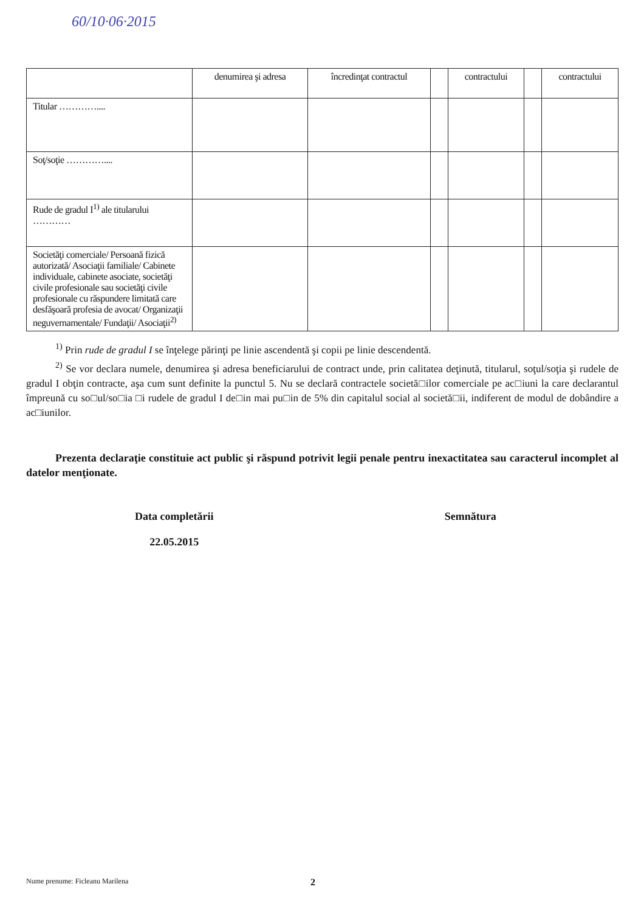60/10·06·2015
| | denumirea şi adresa | încredinţat contractul | | contractului | | contractului |
| --- | --- | --- | --- | --- | --- | --- |
| Titular ………….... | | | | | | |
| Soţ/soţie ………….... | | | | | | |
| Rude de gradul I<sup>1)</sup> ale titularului ………… | | | | | | |
| Societăţi comerciale/ Persoană fizică autorizată/ Asociaţii familiale/ Cabinete individuale, cabinete asociate, societăţi civile profesionale sau societăţi civile profesionale cu răspundere limitată care desfăşoară profesia de avocat/ Organizaţii neguvernamentale/ Fundaţii/ Asociaţii<sup>2)</sup> | | | | | | |
<sup>1)</sup> Prin rude de gradul I se înţelege părinţi pe linie ascendentă şi copii pe linie descendentă.
<sup>2)</sup> Se vor declara numele, denumirea şi adresa beneficiarului de contract unde, prin calitatea deţinută, titularul, soţul/soţia şi rudele de gradul I obţin contracte, aşa cum sunt definite la punctul 5. Nu se declară contractele societă□ilor comerciale pe ac□iuni la care declarantul împreună cu so□ul/so□ia □i rudele de gradul I de□in mai pu□in de 5% din capitalul social al societă□ii, indiferent de modul de dobândire a ac□iunilor.
Prezenta declaraţie constituie act public şi răspund potrivit legii penale pentru inexactitatea sau caracterul incomplet al datelor menţionate.
Data completării
22.05.2015
Semnătura
Nume prenume: Ficleanu Marilena
2